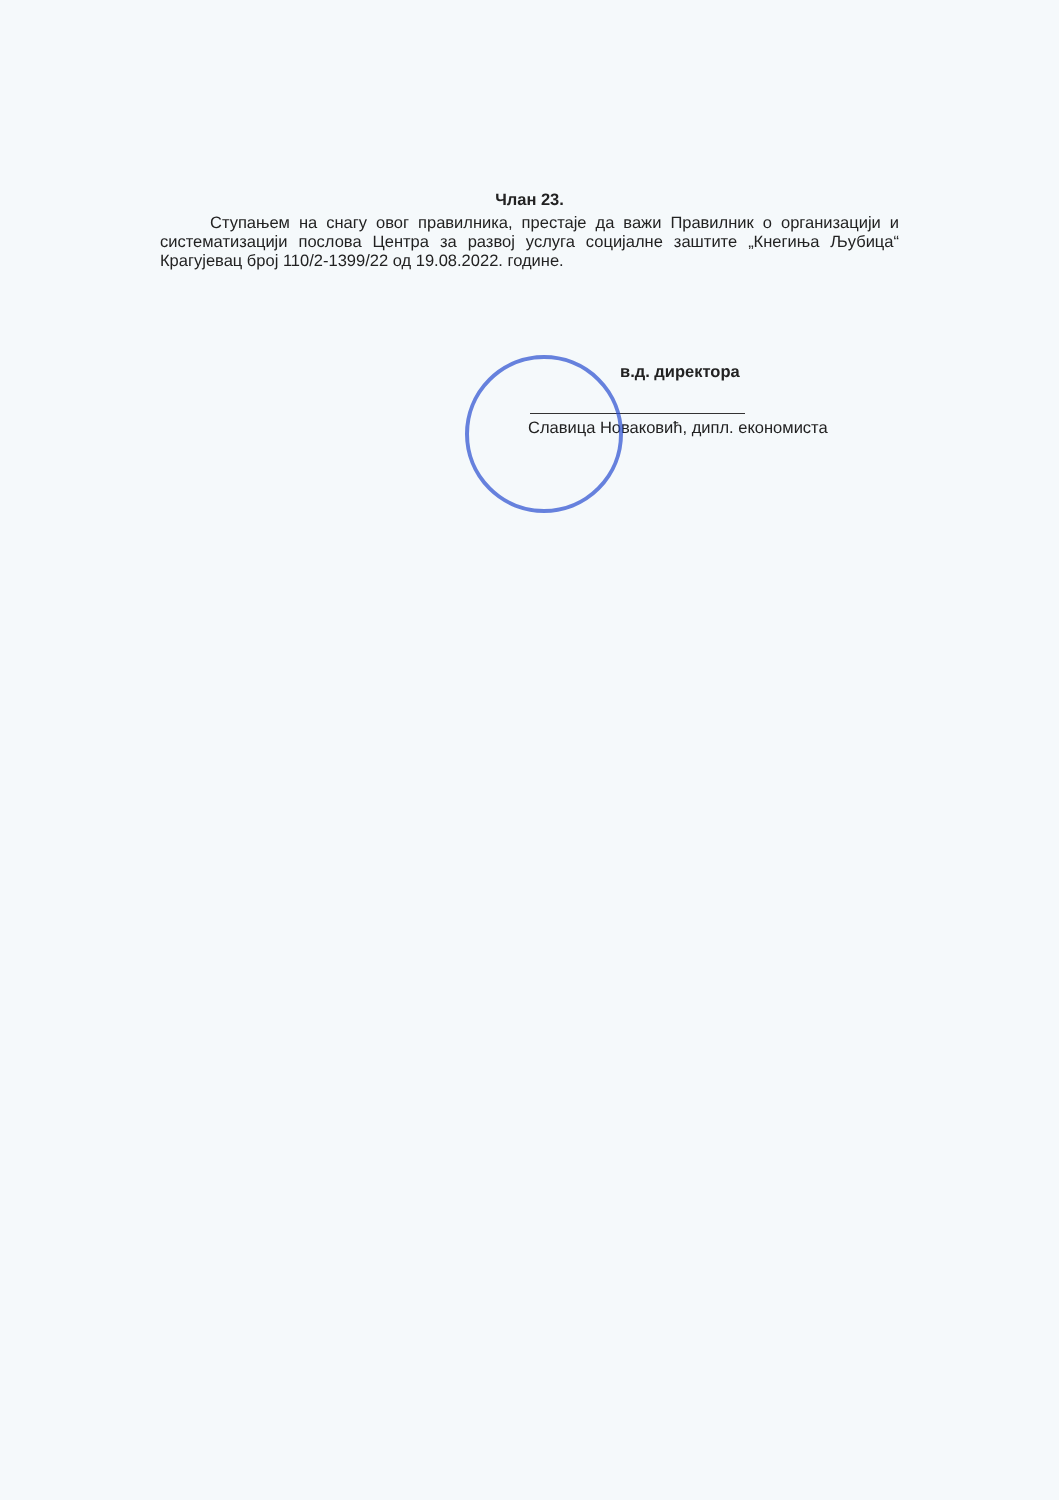Члан 23.
Ступањем на снагу овог правилника, престаје да важи Правилник о организацији и систематизацији послова Центра за развој услуга социјалне заштите „Кнегиња Љубица“ Крагујевац број 110/2-1399/22 од 19.08.2022. године.
в.д. директора
Славица Новаковић, дипл. економиста